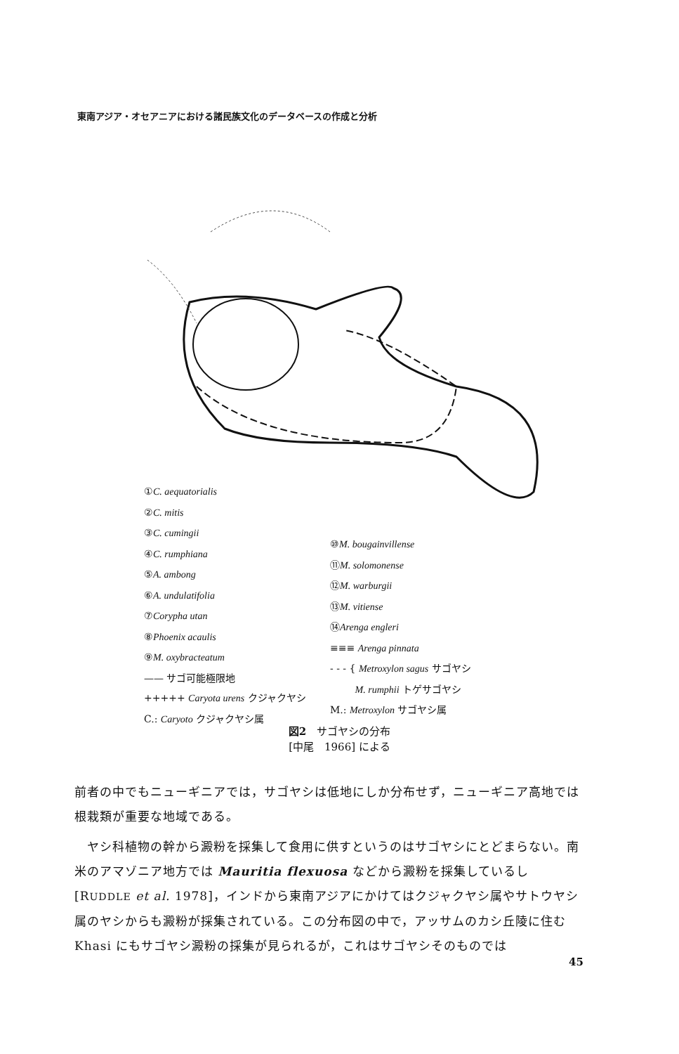東南アジア・オセアニアにおける諸民族文化のデータベースの作成と分析
①C. aequatorialis
②C. mitis
③C. cumingii
④C. rumphiana
⑤A. ambong
⑥A. undulatifolia
⑦Corypha utan
⑧Phoenix acaulis
⑨M. oxybracteatum
—— サゴ可能極限地
+++++ Caryota urens クジャクヤシ
C.: Caryoto クジャクヤシ属
⑩M. bougainvillense
⑪M. solomonense
⑫M. warburgii
⑬M. vitiense
⑭Arenga engleri
≡≡≡ Arenga pinnata
- - - { Metroxylon sagus サゴヤシ
M. rumphii トゲサゴヤシ
M.: Metroxylon サゴヤシ属
図2　サゴヤシの分布
[中尾　1966] による
前者の中でもニューギニアでは，サゴヤシは低地にしか分布せず，ニューギニア高地では根栽類が重要な地域である。
　ヤシ科植物の幹から澱粉を採集して食用に供すというのはサゴヤシにとどまらない。南米のアマゾニア地方では Mauritia flexuosa などから澱粉を採集しているし [RUDDLE et al. 1978]，インドから東南アジアにかけてはクジャクヤシ属やサトウヤシ属のヤシからも澱粉が採集されている。この分布図の中で，アッサムのカシ丘陵に住む Khasi にもサゴヤシ澱粉の採集が見られるが，これはサゴヤシそのものでは
45